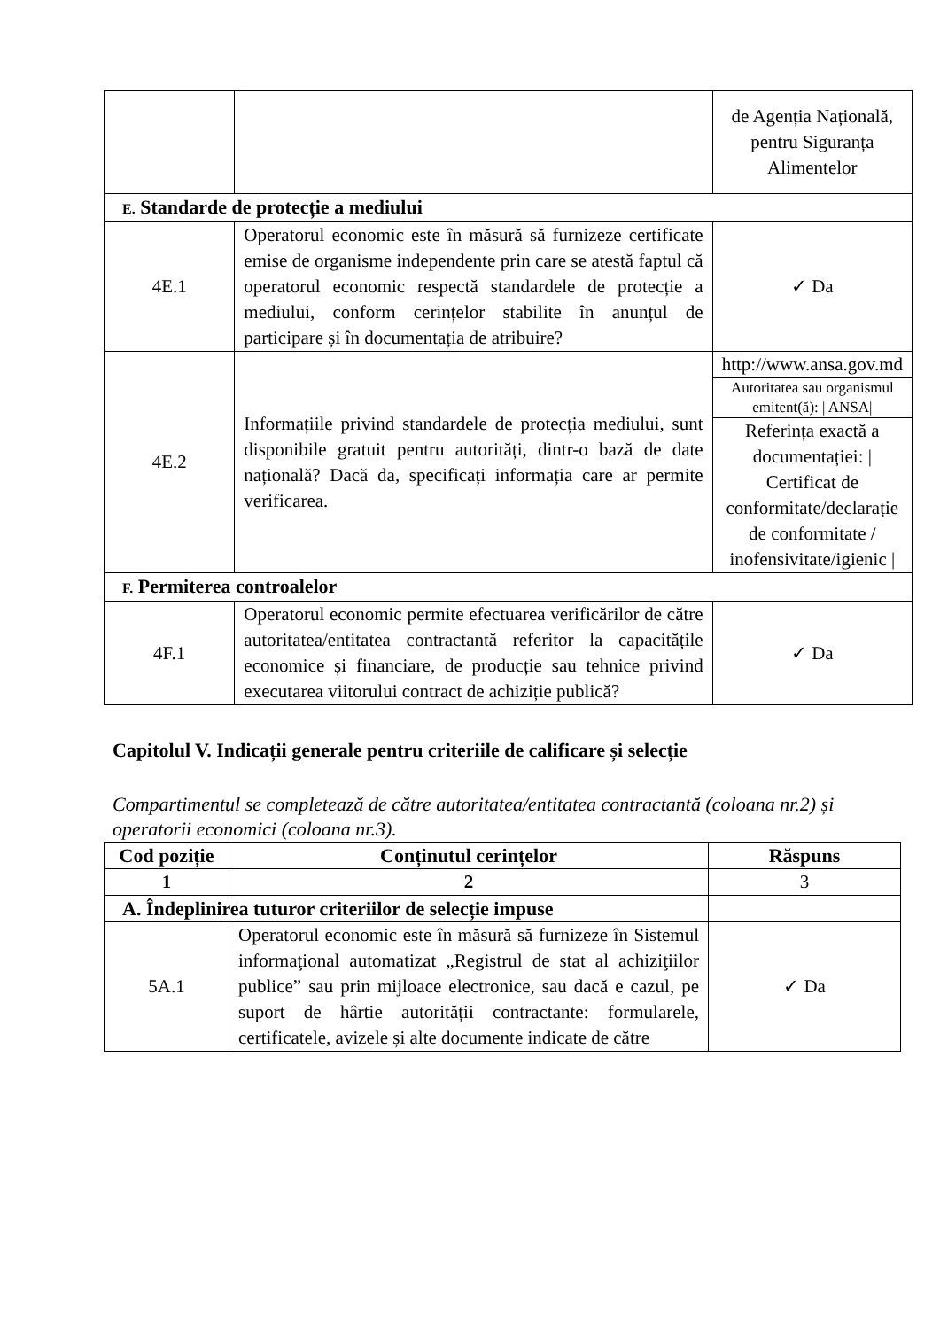| | | de Agenția Națională, pentru Siguranța Alimentelor |
| E. Standarde de protecție a mediului | | |
| 4E.1 | Operatorul economic este în măsură să furnizeze certificate emise de organisme independente prin care se atestă faptul că operatorul economic respectă standardele de protecție a mediului, conform cerințelor stabilite în anunțul de participare și în documentația de atribuire? | ✓ Da |
| 4E.2 | Informațiile privind standardele de protecția mediului, sunt disponibile gratuit pentru autorități, dintr-o bază de date națională? Dacă da, specificați informația care ar permite verificarea. | http://www.ansa.gov.md |
| | | Autoritatea sau organismul emitent(ă): / ANSA/ |
| | | Referința exactă a documentației: / Certificat de conformitate/declarație de conformitate / inofensivitate/igienic / |
| F. Permiterea controalelor | | |
| 4F.1 | Operatorul economic permite efectuarea verificărilor de către autoritatea/entitatea contractantă referitor la capacitățile economice și financiare, de producție sau tehnice privind executarea viitorului contract de achiziție publică? | ✓ Da |
Capitolul V. Indicații generale pentru criteriile de calificare și selecție
Compartimentul se completează de către autoritatea/entitatea contractantă (coloana nr.2) și operatorii economici (coloana nr.3).
| Cod poziție | Conținutul cerințelor | Răspuns |
| --- | --- | --- |
| 1 | 2 | 3 |
| A. Îndeplinirea tuturor criteriilor de selecție impuse | | |
| 5A.1 | Operatorul economic este în măsură să furnizeze în Sistemul informaţional automatizat „Registrul de stat al achiziţiilor publice” sau prin mijloace electronice, sau dacă e cazul, pe suport de hârtie autorității contractante: formularele, certificatele, avizele și alte documente indicate de către | ✓ Da |